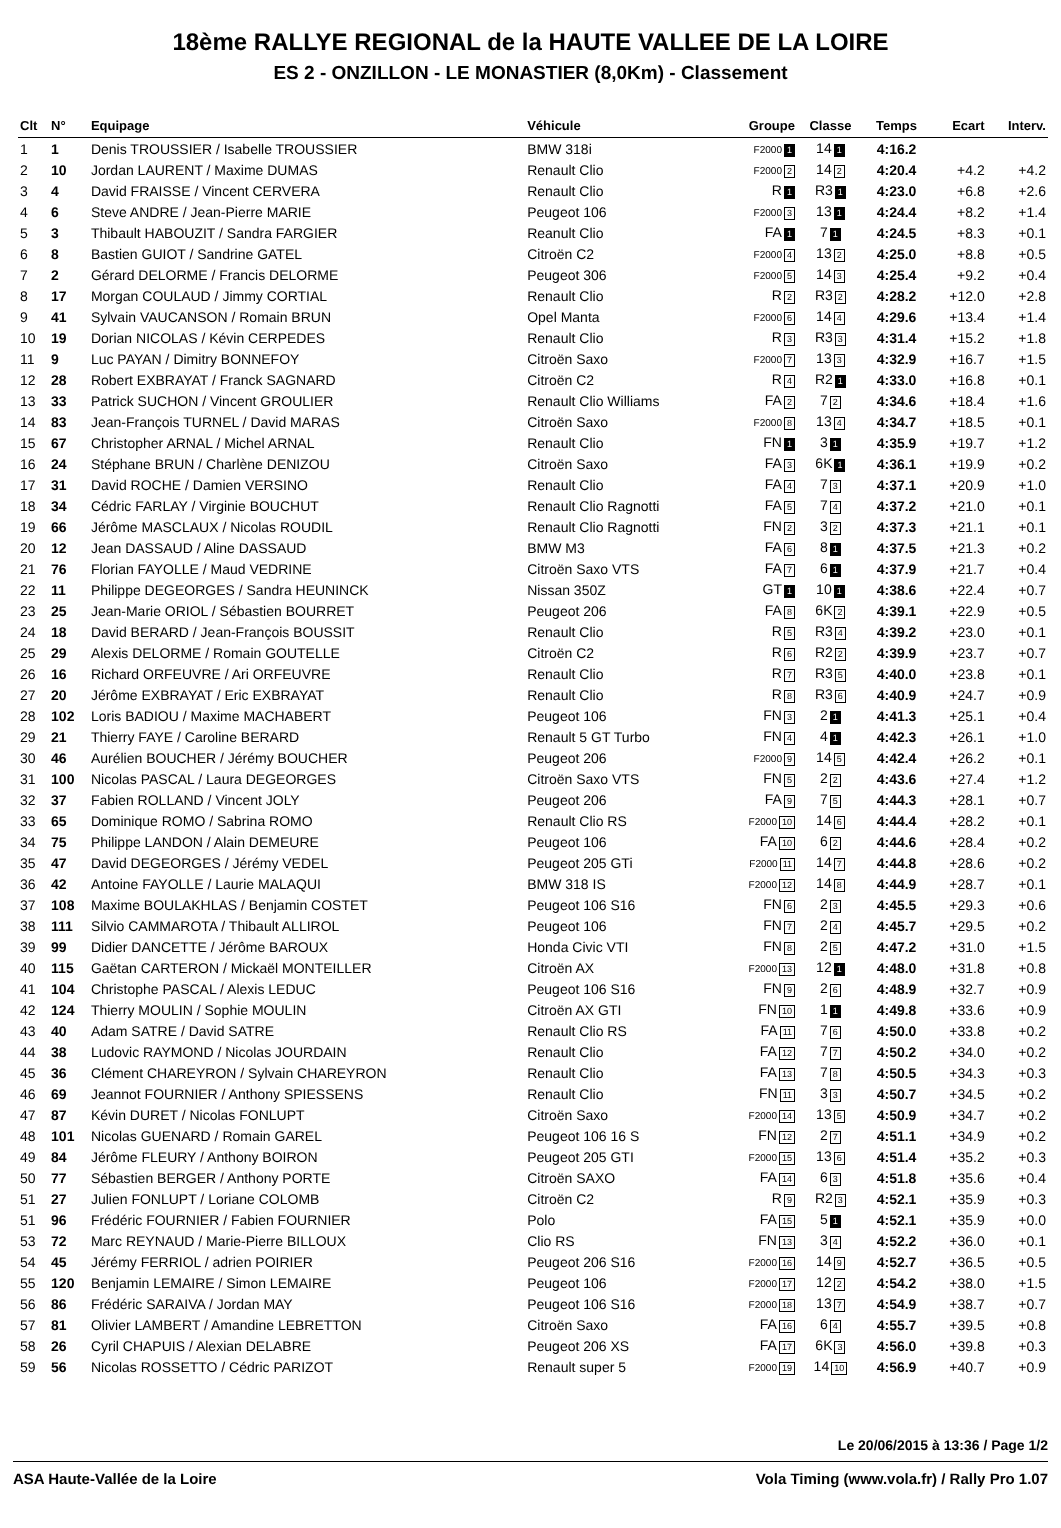18ème RALLYE REGIONAL de la HAUTE VALLEE DE LA LOIRE
ES 2 - ONZILLON - LE MONASTIER (8,0Km) - Classement
| Clt | N° | Equipage | Véhicule | Groupe | Classe | Temps | Ecart | Interv. |
| --- | --- | --- | --- | --- | --- | --- | --- | --- |
| 1 | 1 | Denis TROUSSIER / Isabelle TROUSSIER | BMW 318i | F2000 1 | 14 1 | 4:16.2 | | |
| 2 | 10 | Jordan LAURENT / Maxime DUMAS | Renault Clio | F2000 2 | 14 2 | 4:20.4 | +4.2 | +4.2 |
| 3 | 4 | David FRAISSE / Vincent CERVERA | Renault Clio | R 1 | R3 1 | 4:23.0 | +6.8 | +2.6 |
| 4 | 6 | Steve ANDRE / Jean-Pierre MARIE | Peugeot 106 | F2000 3 | 13 1 | 4:24.4 | +8.2 | +1.4 |
| 5 | 3 | Thibault HABOUZIT / Sandra FARGIER | Reanult Clio | FA 1 | 7 1 | 4:24.5 | +8.3 | +0.1 |
| 6 | 8 | Bastien GUIOT / Sandrine GATEL | Citroën C2 | F2000 4 | 13 2 | 4:25.0 | +8.8 | +0.5 |
| 7 | 2 | Gérard DELORME / Francis DELORME | Peugeot 306 | F2000 5 | 14 3 | 4:25.4 | +9.2 | +0.4 |
| 8 | 17 | Morgan COULAUD / Jimmy CORTIAL | Renault Clio | R 2 | R3 2 | 4:28.2 | +12.0 | +2.8 |
| 9 | 41 | Sylvain VAUCANSON / Romain BRUN | Opel Manta | F2000 6 | 14 4 | 4:29.6 | +13.4 | +1.4 |
| 10 | 19 | Dorian NICOLAS / Kévin CERPEDES | Renault Clio | R 3 | R3 3 | 4:31.4 | +15.2 | +1.8 |
| 11 | 9 | Luc PAYAN / Dimitry BONNEFOY | Citroën Saxo | F2000 7 | 13 3 | 4:32.9 | +16.7 | +1.5 |
| 12 | 28 | Robert EXBRAYAT / Franck SAGNARD | Citroën C2 | R 4 | R2 1 | 4:33.0 | +16.8 | +0.1 |
| 13 | 33 | Patrick SUCHON / Vincent GROULIER | Renault Clio Williams | FA 2 | 7 2 | 4:34.6 | +18.4 | +1.6 |
| 14 | 83 | Jean-François TURNEL / David MARAS | Citroën Saxo | F2000 8 | 13 4 | 4:34.7 | +18.5 | +0.1 |
| 15 | 67 | Christopher ARNAL / Michel ARNAL | Renault Clio | FN 1 | 3 1 | 4:35.9 | +19.7 | +1.2 |
| 16 | 24 | Stéphane BRUN / Charlène DENIZOU | Citroën Saxo | FA 3 | 6K 1 | 4:36.1 | +19.9 | +0.2 |
| 17 | 31 | David ROCHE / Damien VERSINO | Renault Clio | FA 4 | 7 3 | 4:37.1 | +20.9 | +1.0 |
| 18 | 34 | Cédric FARLAY / Virginie BOUCHUT | Renault Clio Ragnotti | FA 5 | 7 4 | 4:37.2 | +21.0 | +0.1 |
| 19 | 66 | Jérôme MASCLAUX / Nicolas ROUDIL | Renault Clio Ragnotti | FN 2 | 3 2 | 4:37.3 | +21.1 | +0.1 |
| 20 | 12 | Jean DASSAUD / Aline DASSAUD | BMW M3 | FA 6 | 8 1 | 4:37.5 | +21.3 | +0.2 |
| 21 | 76 | Florian FAYOLLE / Maud VEDRINE | Citroën Saxo VTS | FA 7 | 6 1 | 4:37.9 | +21.7 | +0.4 |
| 22 | 11 | Philippe DEGEORGES / Sandra HEUNINCK | Nissan 350Z | GT 1 | 10 1 | 4:38.6 | +22.4 | +0.7 |
| 23 | 25 | Jean-Marie ORIOL / Sébastien BOURRET | Peugeot 206 | FA 8 | 6K 2 | 4:39.1 | +22.9 | +0.5 |
| 24 | 18 | David BERARD / Jean-François BOUSSIT | Renault Clio | R 5 | R3 4 | 4:39.2 | +23.0 | +0.1 |
| 25 | 29 | Alexis DELORME / Romain GOUTELLE | Citroën C2 | R 6 | R2 2 | 4:39.9 | +23.7 | +0.7 |
| 26 | 16 | Richard ORFEUVRE / Ari ORFEUVRE | Renault Clio | R 7 | R3 5 | 4:40.0 | +23.8 | +0.1 |
| 27 | 20 | Jérôme EXBRAYAT / Eric EXBRAYAT | Renault Clio | R 8 | R3 6 | 4:40.9 | +24.7 | +0.9 |
| 28 | 102 | Loris BADIOU / Maxime MACHABERT | Peugeot 106 | FN 3 | 2 1 | 4:41.3 | +25.1 | +0.4 |
| 29 | 21 | Thierry FAYE / Caroline BERARD | Renault 5 GT Turbo | FN 4 | 4 1 | 4:42.3 | +26.1 | +1.0 |
| 30 | 46 | Aurélien BOUCHER / Jérémy BOUCHER | Peugeot 206 | F2000 9 | 14 5 | 4:42.4 | +26.2 | +0.1 |
| 31 | 100 | Nicolas PASCAL / Laura DEGEORGES | Citroën Saxo VTS | FN 5 | 2 2 | 4:43.6 | +27.4 | +1.2 |
| 32 | 37 | Fabien ROLLAND / Vincent JOLY | Peugeot 206 | FA 9 | 7 5 | 4:44.3 | +28.1 | +0.7 |
| 33 | 65 | Dominique ROMO / Sabrina ROMO | Renault Clio RS | F2000 10 | 14 6 | 4:44.4 | +28.2 | +0.1 |
| 34 | 75 | Philippe LANDON / Alain DEMEURE | Peugeot 106 | FA 10 | 6 2 | 4:44.6 | +28.4 | +0.2 |
| 35 | 47 | David DEGEORGES / Jérémy VEDEL | Peugeot 205 GTi | F2000 11 | 14 7 | 4:44.8 | +28.6 | +0.2 |
| 36 | 42 | Antoine FAYOLLE / Laurie MALAQUI | BMW 318 IS | F2000 12 | 14 8 | 4:44.9 | +28.7 | +0.1 |
| 37 | 108 | Maxime BOULAKHLAS / Benjamin COSTET | Peugeot 106 S16 | FN 6 | 2 3 | 4:45.5 | +29.3 | +0.6 |
| 38 | 111 | Silvio CAMMAROTA / Thibault ALLIROL | Peugeot 106 | FN 7 | 2 4 | 4:45.7 | +29.5 | +0.2 |
| 39 | 99 | Didier DANCETTE / Jérôme BAROUX | Honda Civic VTI | FN 8 | 2 5 | 4:47.2 | +31.0 | +1.5 |
| 40 | 115 | Gaëtan CARTERON / Mickaël MONTEILLER | Citroën AX | F2000 13 | 12 1 | 4:48.0 | +31.8 | +0.8 |
| 41 | 104 | Christophe PASCAL / Alexis LEDUC | Peugeot 106 S16 | FN 9 | 2 6 | 4:48.9 | +32.7 | +0.9 |
| 42 | 124 | Thierry MOULIN / Sophie MOULIN | Citroën AX GTI | FN 10 | 1 1 | 4:49.8 | +33.6 | +0.9 |
| 43 | 40 | Adam SATRE / David SATRE | Renault Clio RS | FA 11 | 7 6 | 4:50.0 | +33.8 | +0.2 |
| 44 | 38 | Ludovic RAYMOND / Nicolas JOURDAIN | Renault Clio | FA 12 | 7 7 | 4:50.2 | +34.0 | +0.2 |
| 45 | 36 | Clément CHAREYRON / Sylvain CHAREYRON | Renault Clio | FA 13 | 7 8 | 4:50.5 | +34.3 | +0.3 |
| 46 | 69 | Jeannot FOURNIER / Anthony SPIESSENS | Renault Clio | FN 11 | 3 3 | 4:50.7 | +34.5 | +0.2 |
| 47 | 87 | Kévin DURET / Nicolas FONLUPT | Citroën Saxo | F2000 14 | 13 5 | 4:50.9 | +34.7 | +0.2 |
| 48 | 101 | Nicolas GUENARD / Romain GAREL | Peugeot 106 16 S | FN 12 | 2 7 | 4:51.1 | +34.9 | +0.2 |
| 49 | 84 | Jérôme FLEURY / Anthony BOIRON | Peugeot 205 GTI | F2000 15 | 13 6 | 4:51.4 | +35.2 | +0.3 |
| 50 | 77 | Sébastien BERGER / Anthony PORTE | Citroën SAXO | FA 14 | 6 3 | 4:51.8 | +35.6 | +0.4 |
| 51 | 27 | Julien FONLUPT / Loriane COLOMB | Citroën C2 | R 9 | R2 3 | 4:52.1 | +35.9 | +0.3 |
| 51 | 96 | Frédéric FOURNIER / Fabien FOURNIER | Polo | FA 15 | 5 1 | 4:52.1 | +35.9 | +0.0 |
| 53 | 72 | Marc REYNAUD / Marie-Pierre BILLOUX | Clio RS | FN 13 | 3 4 | 4:52.2 | +36.0 | +0.1 |
| 54 | 45 | Jérémy FERRIOL / adrien POIRIER | Peugeot 206 S16 | F2000 16 | 14 9 | 4:52.7 | +36.5 | +0.5 |
| 55 | 120 | Benjamin LEMAIRE / Simon LEMAIRE | Peugeot 106 | F2000 17 | 12 2 | 4:54.2 | +38.0 | +1.5 |
| 56 | 86 | Frédéric SARAIVA / Jordan MAY | Peugeot 106 S16 | F2000 18 | 13 7 | 4:54.9 | +38.7 | +0.7 |
| 57 | 81 | Olivier LAMBERT / Amandine LEBRETTON | Citroën Saxo | FA 16 | 6 4 | 4:55.7 | +39.5 | +0.8 |
| 58 | 26 | Cyril CHAPUIS / Alexian DELABRE | Peugeot 206 XS | FA 17 | 6K 3 | 4:56.0 | +39.8 | +0.3 |
| 59 | 56 | Nicolas ROSSETTO / Cédric PARIZOT | Renault super 5 | F2000 19 | 14 10 | 4:56.9 | +40.7 | +0.9 |
Le 20/06/2015 à 13:36 / Page 1/2
ASA Haute-Vallée de la Loire Vola Timing (www.vola.fr) / Rally Pro 1.07